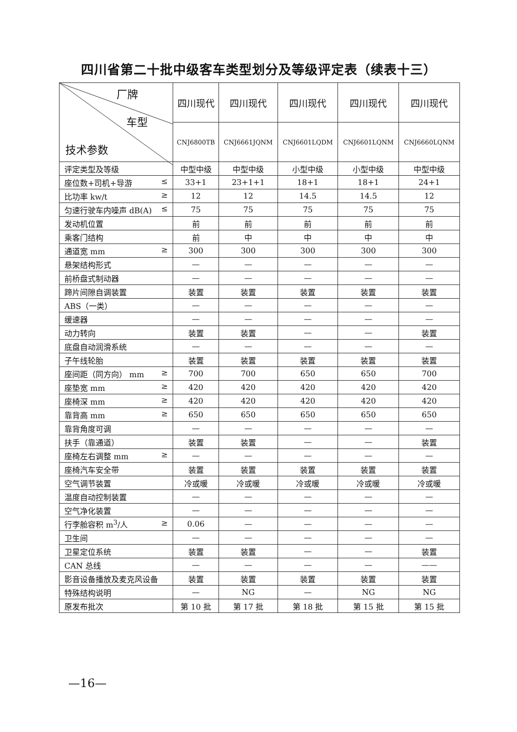四川省第二十批中级客车类型划分及等级评定表（续表十三）
| 厂牌 车型 技术参数 | 四川现代 | 四川现代 | 四川现代 | 四川现代 | 四川现代 |
| | CNJ6800TB | CNJ6661JQNM | CNJ6601LQDM | CNJ6601LQNM | CNJ6660LQNM |
| 评定类型及等级 | 中型中级 | 中型中级 | 小型中级 | 小型中级 | 中型中级 |
| 座位数+司机+导游 ≤ | 33+1 | 23+1+1 | 18+1 | 18+1 | 24+1 |
| 比功率 kw/t ≥ | 12 | 12 | 14.5 | 14.5 | 12 |
| 匀速行驶车内噪声 dB(A) ≤ | 75 | 75 | 75 | 75 | 75 |
| 发动机位置 | 前 | 前 | 前 | 前 | 前 |
| 乘客门结构 | 前 | 中 | 中 | 中 | 中 |
| 通道宽 mm ≥ | 300 | 300 | 300 | 300 | 300 |
| 悬架结构形式 | — | — | — | — | — |
| 前桥盘式制动器 | — | — | — | — | — |
| 蹄片间隙自调装置 | 装置 | 装置 | 装置 | 装置 | 装置 |
| ABS（一类） | — | — | — | — | — |
| 缓速器 | — | — | — | — | — |
| 动力转向 | 装置 | 装置 | — | — | 装置 |
| 底盘自动润滑系统 | — | — | — | — | — |
| 子午线轮胎 | 装置 | 装置 | 装置 | 装置 | 装置 |
| 座间距（同方向） mm ≥ | 700 | 700 | 650 | 650 | 700 |
| 座垫宽 mm ≥ | 420 | 420 | 420 | 420 | 420 |
| 座椅深 mm ≥ | 420 | 420 | 420 | 420 | 420 |
| 靠背高 mm ≥ | 650 | 650 | 650 | 650 | 650 |
| 靠背角度可调 | — | — | — | — | — |
| 扶手（靠通道） | 装置 | 装置 | — | — | 装置 |
| 座椅左右调整 mm ≥ | — | — | — | — | — |
| 座椅汽车安全带 | 装置 | 装置 | 装置 | 装置 | 装置 |
| 空气调节装置 | 冷或暖 | 冷或暖 | 冷或暖 | 冷或暖 | 冷或暖 |
| 温度自动控制装置 | — | — | — | — | — |
| 空气净化装置 | — | — | — | — | — |
| 行李舱容积 m<sup>3</sup>/人 ≥ | 0.06 | — | — | — | — |
| 卫生间 | — | — | — | — | — |
| 卫星定位系统 | 装置 | 装置 | — | — | 装置 |
| CAN 总线 | — | — | — | — | —— |
| 影音设备播放及麦克风设备 | 装置 | 装置 | 装置 | 装置 | 装置 |
| 特殊结构说明 | — | NG | — | NG | NG |
| 原发布批次 | 第 10 批 | 第 17 批 | 第 18 批 | 第 15 批 | 第 15 批 |
—16—